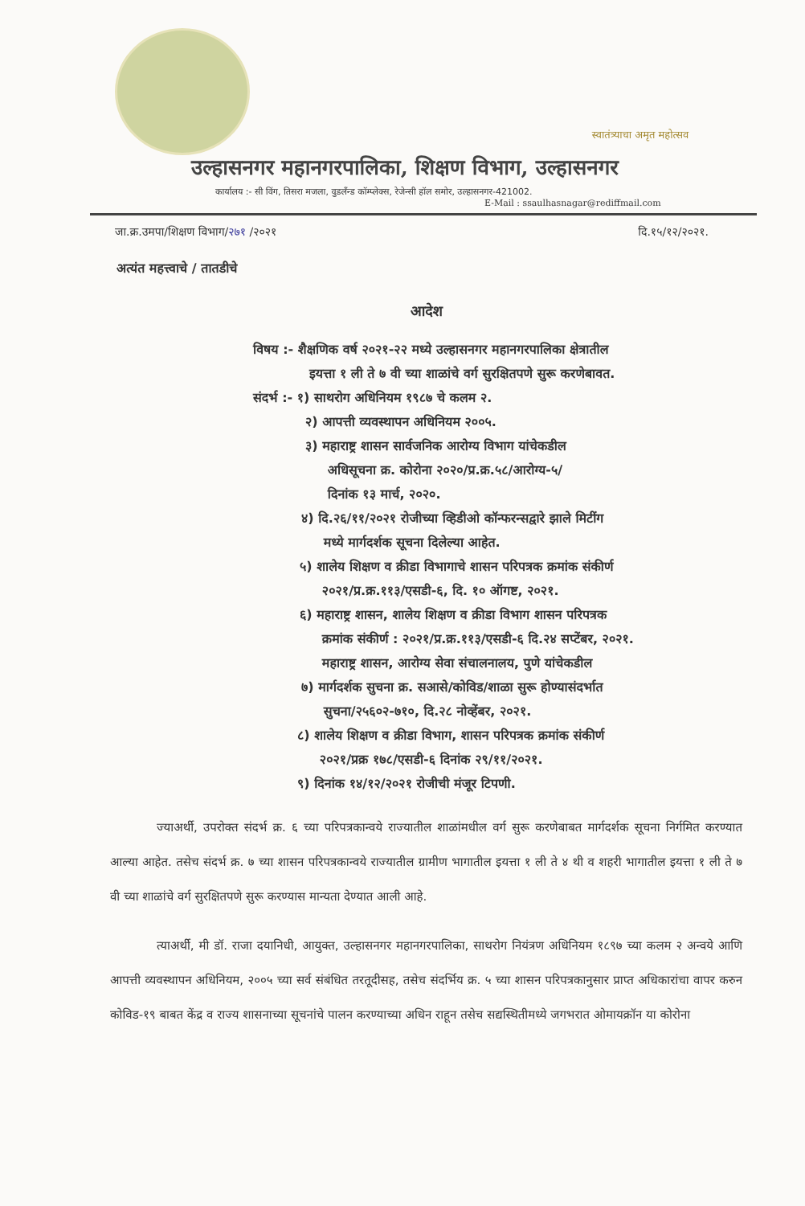स्वातंत्र्याचा अमृत महोत्सव
उल्हासनगर महानगरपालिका, शिक्षण विभाग, उल्हासनगर
कार्यालय :- सी विंग, तिसरा मजला, वुडलँन्ड कॉम्प्लेक्स, रेजेन्सी हॉल समोर, उल्हासनगर-421002.
E-Mail : ssaulhasnagar@rediffmail.com
जा.क्र.उमपा/शिक्षण विभाग/२७१ /२०२१ दि.१५/१२/२०२१.
अत्यंत महत्त्वाचे / तातडीचे
आदेश
विषय :- शैक्षणिक वर्ष २०२१-२२ मध्ये उल्हासनगर महानगरपालिका क्षेत्रातील
इयत्ता १ ली ते ७ वी च्या शाळांचे वर्ग सुरक्षितपणे सुरू करणेबावत.
संदर्भ :- १) साथरोग अधिनियम १९८७ चे कलम २.
२) आपत्ती व्यवस्थापन अधिनियम २००५.
३) महाराष्ट्र शासन सार्वजनिक आरोग्य विभाग यांचेकडील
अधिसूचना क्र. कोरोना २०२०/प्र.क्र.५८/आरोग्य-५/
दिनांक १३ मार्च, २०२०.
४) दि.२६/११/२०२१ रोजीच्या व्हिडीओ कॉन्फरन्सद्वारे झाले मिटींग
मध्ये मार्गदर्शक सूचना दिलेल्या आहेत.
५) शालेय शिक्षण व क्रीडा विभागाचे शासन परिपत्रक क्रमांक संकीर्ण
२०२१/प्र.क्र.११३/एसडी-६, दि. १० ऑगष्ट, २०२१.
६) महाराष्ट्र शासन, शालेय शिक्षण व क्रीडा विभाग शासन परिपत्रक
क्रमांक संकीर्ण : २०२१/प्र.क्र.११३/एसडी-६ दि.२४ सप्टेंबर, २०२१.
महाराष्ट्र शासन, आरोग्य सेवा संचालनालय, पुणे यांचेकडील
७) मार्गदर्शक सुचना क्र. सआसे/कोविड/शाळा सुरू होण्यासंदर्भात
सुचना/२५६०२-७१०, दि.२८ नोव्हेंबर, २०२१.
८) शालेय शिक्षण व क्रीडा विभाग, शासन परिपत्रक क्रमांक संकीर्ण
२०२१/प्रक्र १७८/एसडी-६ दिनांक २९/११/२०२१.
९) दिनांक १४/१२/२०२१ रोजीची मंजूर टिपणी.
ज्याअर्थी, उपरोक्त संदर्भ क्र. ६ च्या परिपत्रकान्वये राज्यातील शाळांमधील वर्ग सुरू करणेबाबत मार्गदर्शक सूचना निर्गमित करण्यात आल्या आहेत. तसेच संदर्भ क्र. ७ च्या शासन परिपत्रकान्वये राज्यातील ग्रामीण भागातील इयत्ता १ ली ते ४ थी व शहरी भागातील इयत्ता १ ली ते ७ वी च्या शाळांचे वर्ग सुरक्षितपणे सुरू करण्यास मान्यता देण्यात आली आहे.
त्याअर्थी, मी डॉ. राजा दयानिधी, आयुक्त, उल्हासनगर महानगरपालिका, साथरोग नियंत्रण अधिनियम १८९७ च्या कलम २ अन्वये आणि आपत्ती व्यवस्थापन अधिनियम, २००५ च्या सर्व संबंधित तरतूदीसह, तसेच संदर्भिय क्र. ५ च्या शासन परिपत्रकानुसार प्राप्त अधिकारांचा वापर करुन कोविड-१९ बाबत केंद्र व राज्य शासनाच्या सूचनांचे पालन करण्याच्या अधिन राहून तसेच सद्यस्थितीमध्ये जगभरात ओमायक्रॉन या कोरोना